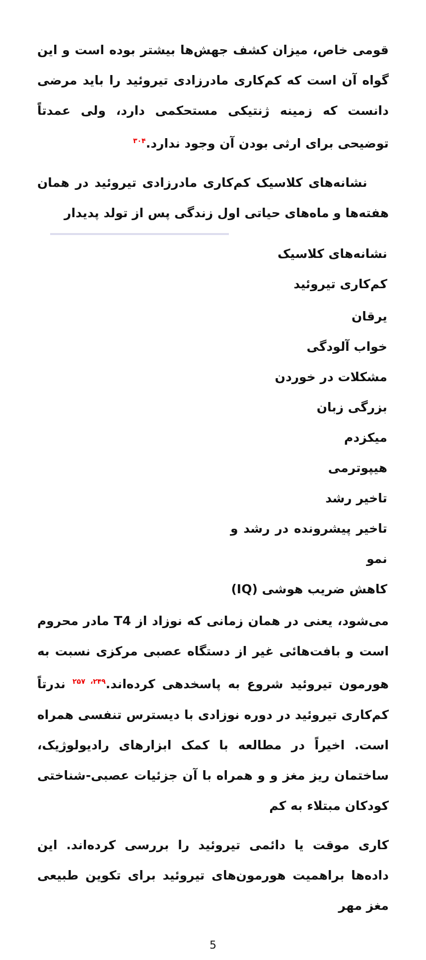قومی خاص، میزان کشف جهش‌ها بیشتر بوده است و این گواه آن است که کم‌کاری مادرزادی تیروئید را باید مرضی دانست که زمینه ژنتیکی مستحکمی دارد، ولی عمدتاً توضیحی برای ارثی بودن آن وجود ندارد.<sup>۳۰۴</sup>
نشانه‌های کلاسیک کم‌کاری مادرزادی تیروئید در همان هفته‌ها و ماه‌های حیاتی اول زندگی پس از تولد پدیدار
| نشانه‌های کلاسیک کم‌کاری تیروئید |
| --- |
| یرقان خواب آلودگی مشکلات در خوردن بزرگی زبان میکزدم هیپوترمی تاخیر رشد تاخیر پیشرونده در رشد و نمو کاهش ضریب هوشی (IQ) |
می‌شود، یعنی در همان زمانی که نوزاد از T4 مادر محروم است و بافت‌هائی غیر از دستگاه عصبی مرکزی نسبت به هورمون تیروئید شروع به پاسخدهی کرده‌اند.<sup>۲۴۹، ۲۵۷</sup> ندرتاً کم‌کاری تیروئید در دوره نوزادی با دیسترس تنفسی همراه است. اخیراً در مطالعه با کمک ابزارهای رادیولوژیک، ساختمان ریز مغز و و همراه با آن جزئیات عصبی-شناختی کودکان مبتلاء به کم
کاری موقت یا دائمی تیروئید را بررسی کرده‌اند. این داده‌ها براهمیت هورمون‌های تیروئید برای تکوین طبیعی مغز مهر
5